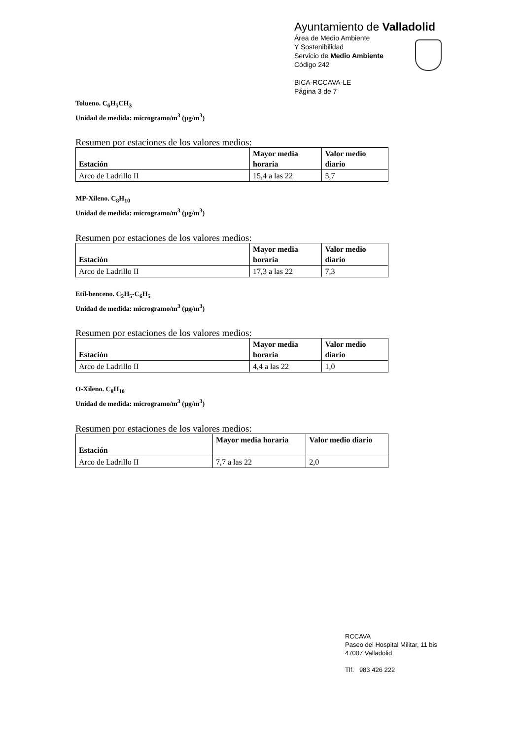Ayuntamiento de Valladolid
Área de Medio Ambiente
Y Sostenibilidad
Servicio de Medio Ambiente
Código 242
BICA-RCCAVA-LE
Página 3 de 7
Tolueno. C<sub>6</sub>H<sub>5</sub>CH<sub>3</sub>
Unidad de medida: microgramo/m<sup>3</sup> (µg/m<sup>3</sup>)
Resumen por estaciones de los valores medios:
| Estación | Mayor media horaria | Valor medio diario |
| --- | --- | --- |
| Arco de Ladrillo II | 15,4 a las 22 | 5,7 |
MP-Xileno. C<sub>8</sub>H<sub>10</sub>
Unidad de medida: microgramo/m<sup>3</sup> (µg/m<sup>3</sup>)
Resumen por estaciones de los valores medios:
| Estación | Mayor media horaria | Valor medio diario |
| --- | --- | --- |
| Arco de Ladrillo II | 17,3 a las 22 | 7,3 |
Etil-benceno. C<sub>2</sub>H<sub>5</sub>-C<sub>6</sub>H<sub>5</sub>
Unidad de medida: microgramo/m<sup>3</sup> (µg/m<sup>3</sup>)
Resumen por estaciones de los valores medios:
| Estación | Mayor media horaria | Valor medio diario |
| --- | --- | --- |
| Arco de Ladrillo II | 4,4 a las 22 | 1,0 |
O-Xileno. C<sub>8</sub>H<sub>10</sub>
Unidad de medida: microgramo/m<sup>3</sup> (µg/m<sup>3</sup>)
Resumen por estaciones de los valores medios:
| Estación | Mayor media horaria | Valor medio diario |
| --- | --- | --- |
| Arco de Ladrillo II | 7,7 a las 22 | 2,0 |
RCCAVA
Paseo del Hospital Militar, 11 bis
47007 Valladolid
Tlf. 983 426 222